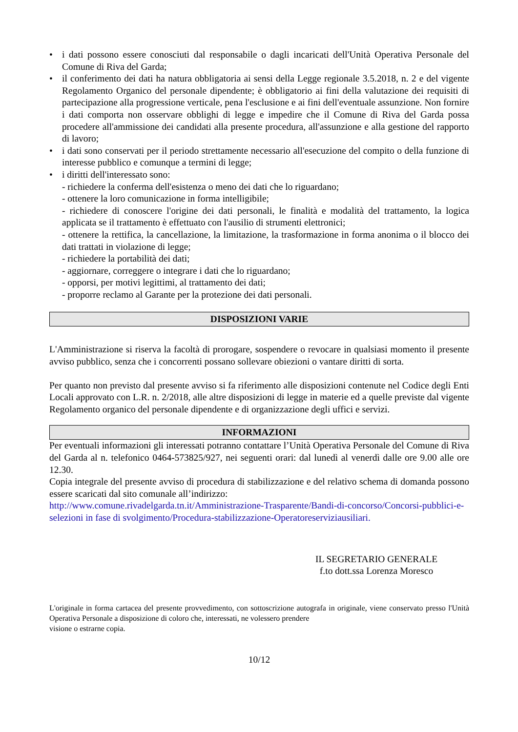• i dati possono essere conosciuti dal responsabile o dagli incaricati dell'Unità Operativa Personale del Comune di Riva del Garda;
• il conferimento dei dati ha natura obbligatoria ai sensi della Legge regionale 3.5.2018, n. 2 e del vigente Regolamento Organico del personale dipendente; è obbligatorio ai fini della valutazione dei requisiti di partecipazione alla progressione verticale, pena l'esclusione e ai fini dell'eventuale assunzione. Non fornire i dati comporta non osservare obblighi di legge e impedire che il Comune di Riva del Garda possa procedere all'ammissione dei candidati alla presente procedura, all'assunzione e alla gestione del rapporto di lavoro;
• i dati sono conservati per il periodo strettamente necessario all'esecuzione del compito o della funzione di interesse pubblico e comunque a termini di legge;
• i diritti dell'interessato sono:
- richiedere la conferma dell'esistenza o meno dei dati che lo riguardano;
- ottenere la loro comunicazione in forma intelligibile;
- richiedere di conoscere l'origine dei dati personali, le finalità e modalità del trattamento, la logica applicata se il trattamento è effettuato con l'ausilio di strumenti elettronici;
- ottenere la rettifica, la cancellazione, la limitazione, la trasformazione in forma anonima o il blocco dei dati trattati in violazione di legge;
- richiedere la portabilità dei dati;
- aggiornare, correggere o integrare i dati che lo riguardano;
- opporsi, per motivi legittimi, al trattamento dei dati;
- proporre reclamo al Garante per la protezione dei dati personali.
DISPOSIZIONI VARIE
L'Amministrazione si riserva la facoltà di prorogare, sospendere o revocare in qualsiasi momento il presente avviso pubblico, senza che i concorrenti possano sollevare obiezioni o vantare diritti di sorta.
Per quanto non previsto dal presente avviso si fa riferimento alle disposizioni contenute nel Codice degli Enti Locali approvato con L.R. n. 2/2018, alle altre disposizioni di legge in materie ed a quelle previste dal vigente Regolamento organico del personale dipendente e di organizzazione degli uffici e servizi.
INFORMAZIONI
Per eventuali informazioni gli interessati potranno contattare l’Unità Operativa Personale del Comune di Riva del Garda al n. telefonico 0464-573825/927, nei seguenti orari: dal lunedì al venerdì dalle ore 9.00 alle ore 12.30.
Copia integrale del presente avviso di procedura di stabilizzazione e del relativo schema di domanda possono essere scaricati dal sito comunale all’indirizzo:
http://www.comune.rivadelgarda.tn.it/Amministrazione-Trasparente/Bandi-di-concorso/Concorsi-pubblici-e-selezioni in fase di svolgimento/Procedura-stabilizzazione-Operatoreserviziausiliari.
IL SEGRETARIO GENERALE
f.to dott.ssa Lorenza Moresco
L'originale in forma cartacea del presente provvedimento, con sottoscrizione autografa in originale, viene conservato presso l'Unità Operativa Personale a disposizione di coloro che, interessati, ne volessero prendere
visione o estrarne copia.
10/12